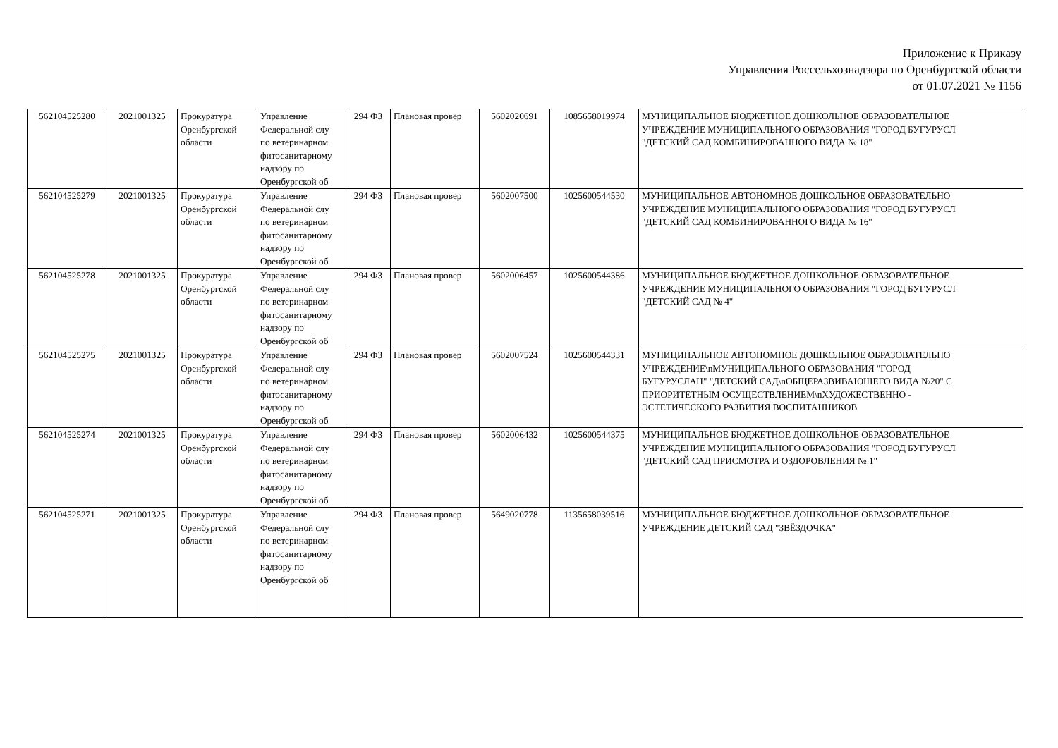Приложение к Приказу
Управления Россельхознадзора по Оренбургской области
от 01.07.2021 № 1156
| 562104525280 | 2021001325 | Прокуратура Оренбургской области | Управление Федеральной слу по ветеринарном фитосанитарному надзору по Оренбургской об | 294 ФЗ | Плановая провер | 5602020691 | 1085658019974 | МУНИЦИПАЛЬНОЕ БЮДЖЕТНОЕ ДОШКОЛЬНОЕ ОБРАЗОВАТЕЛЬНОЕ УЧРЕЖДЕНИЕ МУНИЦИПАЛЬНОГО ОБРАЗОВАНИЯ "ГОРОД БУГУРУСЛ "ДЕТСКИЙ САД КОМБИНИРОВАННОГО ВИДА № 18" |
| 562104525279 | 2021001325 | Прокуратура Оренбургской области | Управление Федеральной слу по ветеринарном фитосанитарному надзору по Оренбургской об | 294 ФЗ | Плановая провер | 5602007500 | 1025600544530 | МУНИЦИПАЛЬНОЕ АВТОНОМНОЕ ДОШКОЛЬНОЕ ОБРАЗОВАТЕЛЬНО УЧРЕЖДЕНИЕ МУНИЦИПАЛЬНОГО ОБРАЗОВАНИЯ "ГОРОД БУГУРУСЛ "ДЕТСКИЙ САД КОМБИНИРОВАННОГО ВИДА № 16" |
| 562104525278 | 2021001325 | Прокуратура Оренбургской области | Управление Федеральной слу по ветеринарном фитосанитарному надзору по Оренбургской об | 294 ФЗ | Плановая провер | 5602006457 | 1025600544386 | МУНИЦИПАЛЬНОЕ БЮДЖЕТНОЕ ДОШКОЛЬНОЕ ОБРАЗОВАТЕЛЬНОЕ УЧРЕЖДЕНИЕ МУНИЦИПАЛЬНОГО ОБРАЗОВАНИЯ "ГОРОД БУГУРУСЛ "ДЕТСКИЙ САД № 4" |
| 562104525275 | 2021001325 | Прокуратура Оренбургской области | Управление Федеральной слу по ветеринарном фитосанитарному надзору по Оренбургской об | 294 ФЗ | Плановая провер | 5602007524 | 1025600544331 | МУНИЦИПАЛЬНОЕ АВТОНОМНОЕ ДОШКОЛЬНОЕ ОБРАЗОВАТЕЛЬНО УЧРЕЖДЕНИЕ\nМУНИЦИПАЛЬНОГО ОБРАЗОВАНИЯ "ГОРОД БУГУРУСЛАН" "ДЕТСКИЙ САД\nОБЩЕРАЗВИВАЮЩЕГО ВИДА №20" С ПРИОРИТЕТНЫМ ОСУЩЕСТВЛЕНИЕМ\nХУДОЖЕСТВЕННО - ЭСТЕТИЧЕСКОГО РАЗВИТИЯ ВОСПИТАННИКОВ |
| 562104525274 | 2021001325 | Прокуратура Оренбургской области | Управление Федеральной слу по ветеринарном фитосанитарному надзору по Оренбургской об | 294 ФЗ | Плановая провер | 5602006432 | 1025600544375 | МУНИЦИПАЛЬНОЕ БЮДЖЕТНОЕ ДОШКОЛЬНОЕ ОБРАЗОВАТЕЛЬНОЕ УЧРЕЖДЕНИЕ МУНИЦИПАЛЬНОГО ОБРАЗОВАНИЯ "ГОРОД БУГУРУСЛ "ДЕТСКИЙ САД ПРИСМОТРА И ОЗДОРОВЛЕНИЯ № 1" |
| 562104525271 | 2021001325 | Прокуратура Оренбургской области | Управление Федеральной слу по ветеринарном фитосанитарному надзору по Оренбургской об | 294 ФЗ | Плановая провер | 5649020778 | 1135658039516 | МУНИЦИПАЛЬНОЕ БЮДЖЕТНОЕ ДОШКОЛЬНОЕ ОБРАЗОВАТЕЛЬНОЕ УЧРЕЖДЕНИЕ ДЕТСКИЙ САД "ЗВЁЗДОЧКА" |